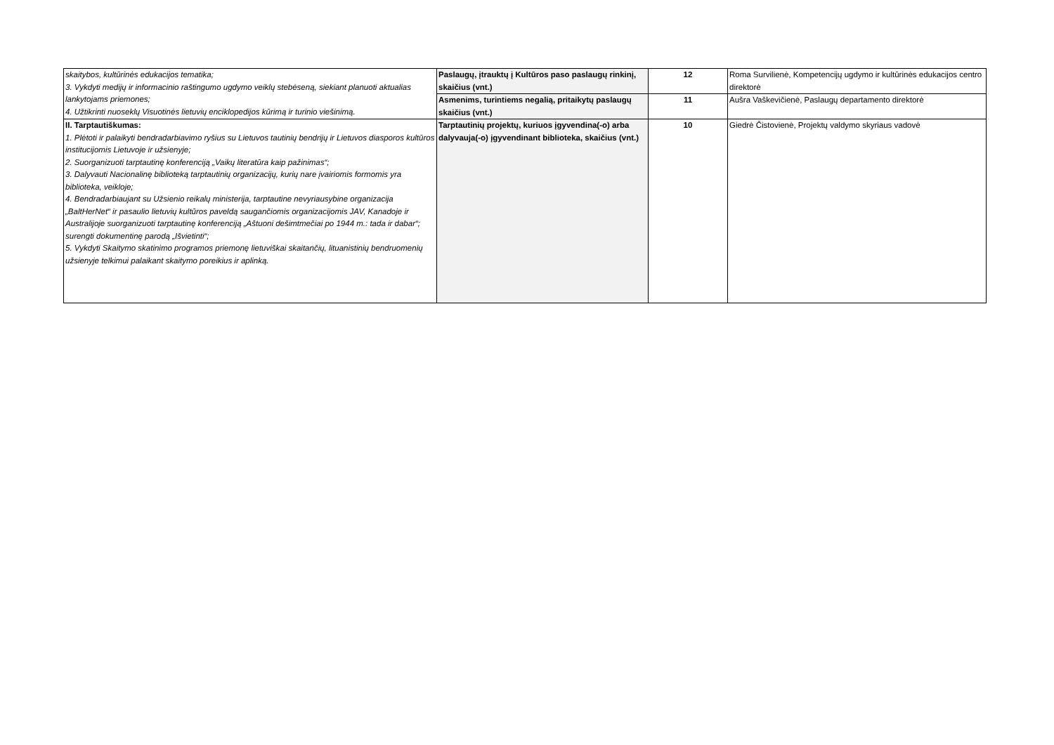| skaitybos, kultūrinės edukacijos tematika; 3. Vykdyti medijų ir informacinio raštingumo ugdymo veiklų stebėseną, siekiant planuoti aktualias lankytojams priemones; 4. Užtikrinti nuoseklų Visuotinės lietuvių enciklopedijos kūrimą ir turinio viešinimą. | Paslaugų, įtrauktų į Kultūros paso paslaugų rinkinį, skaičius (vnt.) | 12 | Roma Survilienė, Kompetencijų ugdymo ir kultūrinės edukacijos centro direktorė |
| | Asmenims, turintiems negalią, pritaikytų paslaugų skaičius (vnt.) | 11 | Aušra Vaškevičienė, Paslaugų departamento direktorė |
| II. Tarptautiškumas: 1. Plėtoti ir palaikyti bendradarbiavimo ryšius su Lietuvos tautinių bendrijų ir Lietuvos diasporos kultūros institucijomis Lietuvoje ir užsienyje; 2. Suorganizuoti tarptautinę konferenciją „Vaikų literatūra kaip pažinimas“; 3. Dalyvauti Nacionalinę biblioteką tarptautinių organizacijų, kurių nare įvairiomis formomis yra biblioteka, veikloje; 4. Bendradarbiaujant su Užsienio reikalų ministerija, tarptautine nevyriausybine organizacija „BaltHerNet“ ir pasaulio lietuvių kultūros paveldą saugančiomis organizacijomis JAV, Kanadoje ir Australijoje suorganizuoti tarptautinę konferenciją „Aštuoni dešimtmečiai po 1944 m.: tada ir dabar“; surengti dokumentinę parodą „Išvietinti“; 5. Vykdyti Skaitymo skatinimo programos priemonę lietuviškai skaitančių, lituanistinių bendruomenių užsienyje telkimui palaikant skaitymo poreikius ir aplinką. | Tarptautinių projektų, kuriuos įgyvendina(-o) arba dalyvauja(-o) įgyvendinant biblioteka, skaičius (vnt.) | 10 | Giedrė Čistovienė, Projektų valdymo skyriaus vadovė |